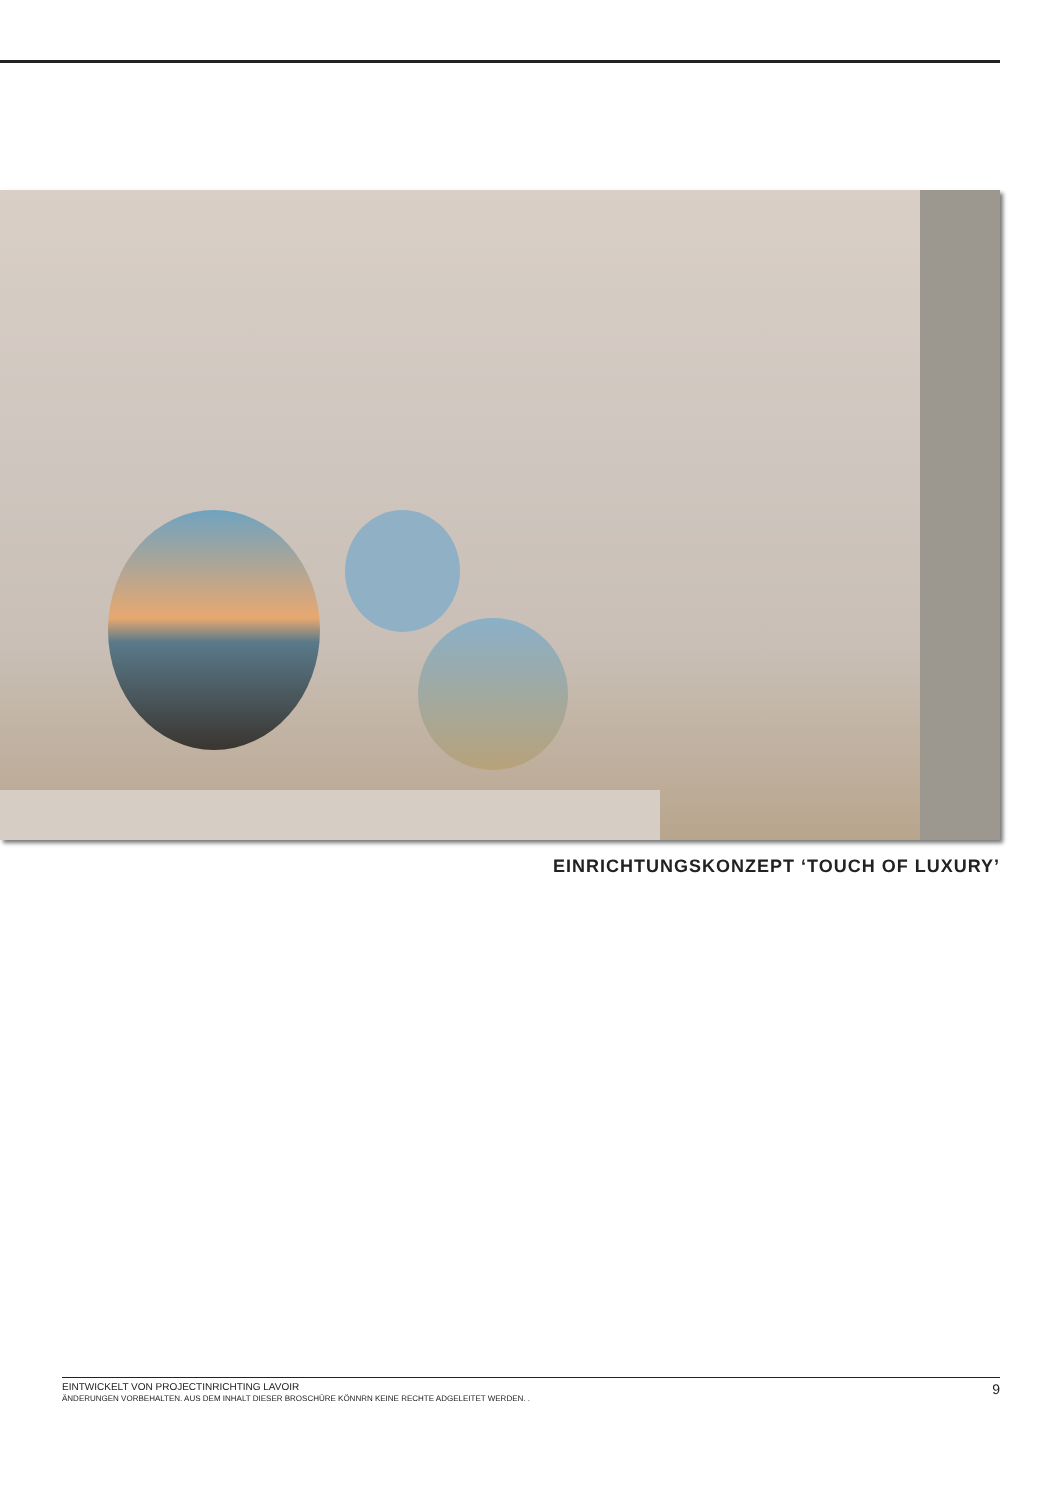EINRICHTUNGSKONZEPT ‘TOUCH OF LUXURY’
EINTWICKELT VON PROJECTINRICHTING LAVOIR
ÄNDERUNGEN VORBEHALTEN. AUS DEM INHALT DIESER BROSCHÜRE KÖNNRN KEINE RECHTE ADGELEITET WERDEN. .
9